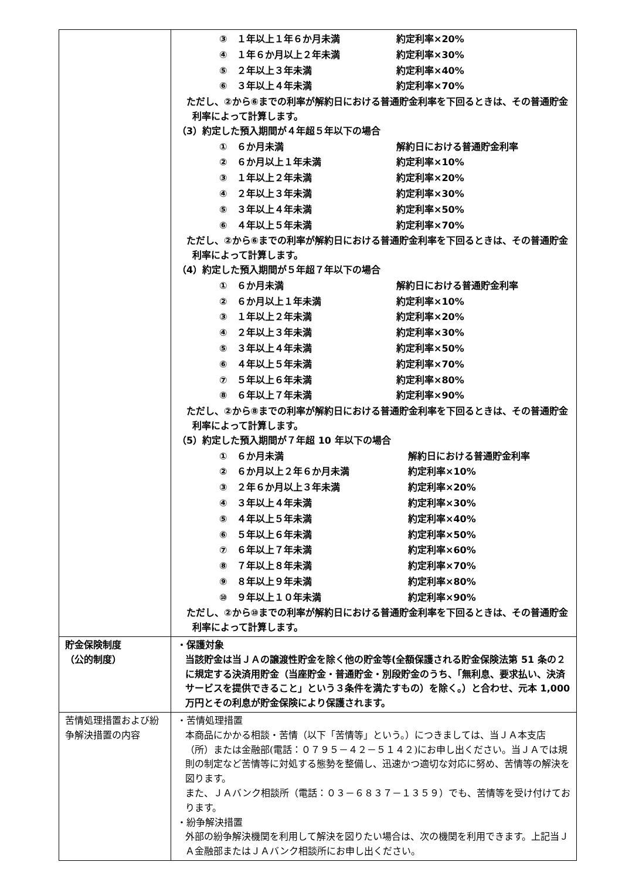| | / ③ １年以上１年６か月未満 / 約定利率×20% / / ④ １年６か月以上２年未満 / 約定利率×30% / / ⑤ ２年以上３年未満 / 約定利率×40% / / ⑥ ３年以上４年未満 / 約定利率×70% / ただし、②から⑥までの利率が解約日における普通貯金利率を下回るときは、その普通貯金利率によって計算します。 （3）約定した預入期間が４年超５年以下の場合 / ① ６か月未満 / 解約日における普通貯金利率 / / ② ６か月以上１年未満 / 約定利率×10% / / ③ １年以上２年未満 / 約定利率×20% / / ④ ２年以上３年未満 / 約定利率×30% / / ⑤ ３年以上４年未満 / 約定利率×50% / / ⑥ ４年以上５年未満 / 約定利率×70% / ただし、②から⑥までの利率が解約日における普通貯金利率を下回るときは、その普通貯金利率によって計算します。 （4）約定した預入期間が５年超７年以下の場合 / ① ６か月未満 / 解約日における普通貯金利率 / / ② ６か月以上１年未満 / 約定利率×10% / / ③ １年以上２年未満 / 約定利率×20% / / ④ ２年以上３年未満 / 約定利率×30% / / ⑤ ３年以上４年未満 / 約定利率×50% / / ⑥ ４年以上５年未満 / 約定利率×70% / / ⑦ ５年以上６年未満 / 約定利率×80% / / ⑧ ６年以上７年未満 / 約定利率×90% / ただし、②から⑧までの利率が解約日における普通貯金利率を下回るときは、その普通貯金利率によって計算します。 （5）約定した預入期間が７年超 10 年以下の場合 / ① ６か月未満 / 解約日における普通貯金利率 / / ② ６か月以上２年６か月未満 / 約定利率×10% / / ③ ２年６か月以上３年未満 / 約定利率×20% / / ④ ３年以上４年未満 / 約定利率×30% / / ⑤ ４年以上５年未満 / 約定利率×40% / / ⑥ ５年以上６年未満 / 約定利率×50% / / ⑦ ６年以上７年未満 / 約定利率×60% / / ⑧ ７年以上８年未満 / 約定利率×70% / / ⑨ ８年以上９年未満 / 約定利率×80% / / ⑩ ９年以上１０年未満 / 約定利率×90% / ただし、②から⑩までの利率が解約日における普通貯金利率を下回るときは、その普通貯金利率によって計算します。 |
| 貯金保険制度 （公的制度） | ・保護対象 当該貯金は当ＪＡの譲渡性貯金を除く他の貯金等(全額保護される貯金保険法第 51 条の２に規定する決済用貯金（当座貯金・普通貯金・別段貯金のうち、「無利息、要求払い、決済サービスを提供できること」という３条件を満たすもの）を除く。）と合わせ、元本 1,000 万円とその利息が貯金保険により保護されます。 |
| 苦情処理措置および紛争解決措置の内容 | ・苦情処理措置 本商品にかかる相談・苦情（以下「苦情等」という。）につきましては、当ＪＡ本支店（所）または金融部(電話：０７９５－４２－５１４２)にお申し出ください。当ＪＡでは規則の制定など苦情等に対処する態勢を整備し、迅速かつ適切な対応に努め、苦情等の解決を図ります。 また、ＪＡバンク相談所（電話：０３－６８３７－１３５９）でも、苦情等を受け付けております。 ・紛争解決措置 外部の紛争解決機関を利用して解決を図りたい場合は、次の機関を利用できます。上記当ＪＡ金融部またはＪＡバンク相談所にお申し出ください。 |